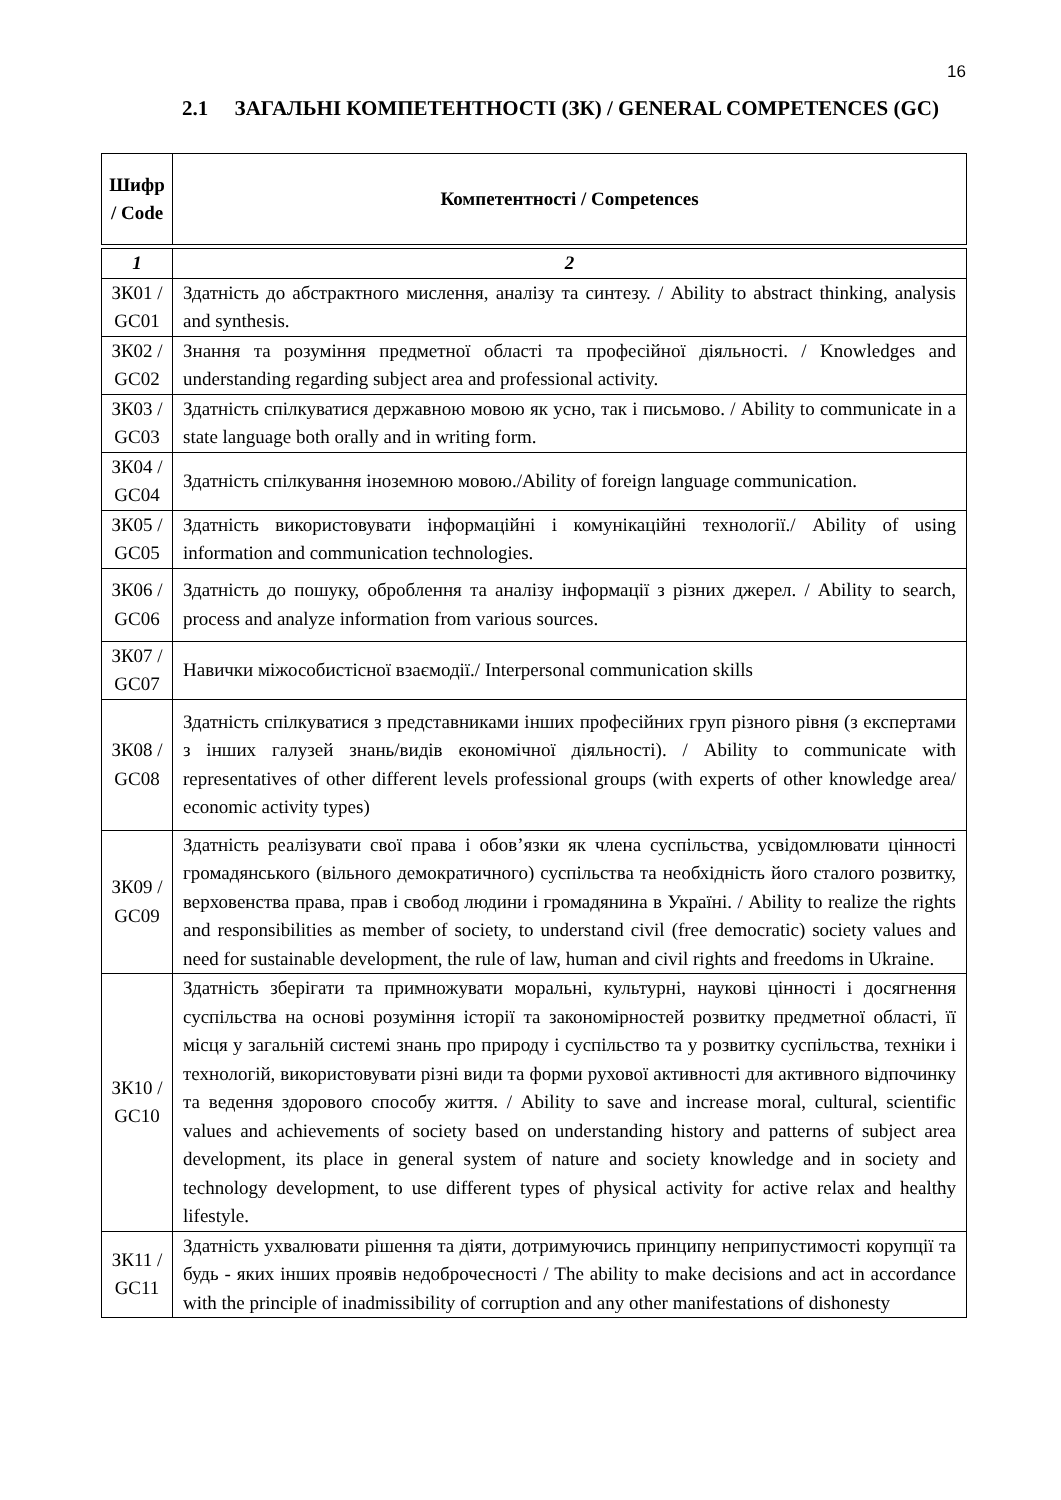16
2.1 ЗАГАЛЬНІ КОМПЕТЕНТНОСТІ (ЗК) / GENERAL COMPETENCES (GC)
| Шифр / Code | Компетентності / Competences |
| --- | --- |
| 1 | 2 |
| ЗК01 / GC01 | Здатність до абстрактного мислення, аналізу та синтезу. / Ability to abstract thinking, analysis and synthesis. |
| ЗК02 / GC02 | Знання та розуміння предметної області та професійної діяльності. / Knowledges and understanding regarding subject area and professional activity. |
| ЗК03 / GC03 | Здатність спілкуватися державною мовою як усно, так і письмово. / Ability to communicate in a state language both orally and in writing form. |
| ЗК04 / GC04 | Здатність спілкування іноземною мовою./Ability of foreign language communication. |
| ЗК05 / GC05 | Здатність використовувати інформаційні і комунікаційні технології./ Ability of using information and communication technologies. |
| ЗК06 / GC06 | Здатність до пошуку, оброблення та аналізу інформації з різних джерел. / Ability to search, process and analyze information from various sources. |
| ЗК07 / GC07 | Навички міжособистісної взаємодії./ Interpersonal communication skills |
| ЗК08 / GC08 | Здатність спілкуватися з представниками інших професійних груп різного рівня (з експертами з інших галузей знань/видів економічної діяльності). / Ability to communicate with representatives of other different levels professional groups (with experts of other knowledge area/ economic activity types) |
| ЗК09 / GC09 | Здатність реалізувати свої права і обов’язки як члена суспільства, усвідомлювати цінності громадянського (вільного демократичного) суспільства та необхідність його сталого розвитку, верховенства права, прав і свобод людини і громадянина в Україні. / Ability to realize the rights and responsibilities as member of society, to understand civil (free democratic) society values and need for sustainable development, the rule of law, human and civil rights and freedoms in Ukraine. |
| ЗК10 / GC10 | Здатність зберігати та примножувати моральні, культурні, наукові цінності і досягнення суспільства на основі розуміння історії та закономірностей розвитку предметної області, її місця у загальній системі знань про природу і суспільство та у розвитку суспільства, техніки і технологій, використовувати різні види та форми рухової активності для активного відпочинку та ведення здорового способу життя. / Ability to save and increase moral, cultural, scientific values and achievements of society based on understanding history and patterns of subject area development, its place in general system of nature and society knowledge and in society and technology development, to use different types of physical activity for active relax and healthy lifestyle. |
| ЗК11 / GC11 | Здатність ухвалювати рішення та діяти, дотримуючись принципу неприпустимості корупції та будь - яких інших проявів недоброчесності / The ability to make decisions and act in accordance with the principle of inadmissibility of corruption and any other manifestations of dishonesty |